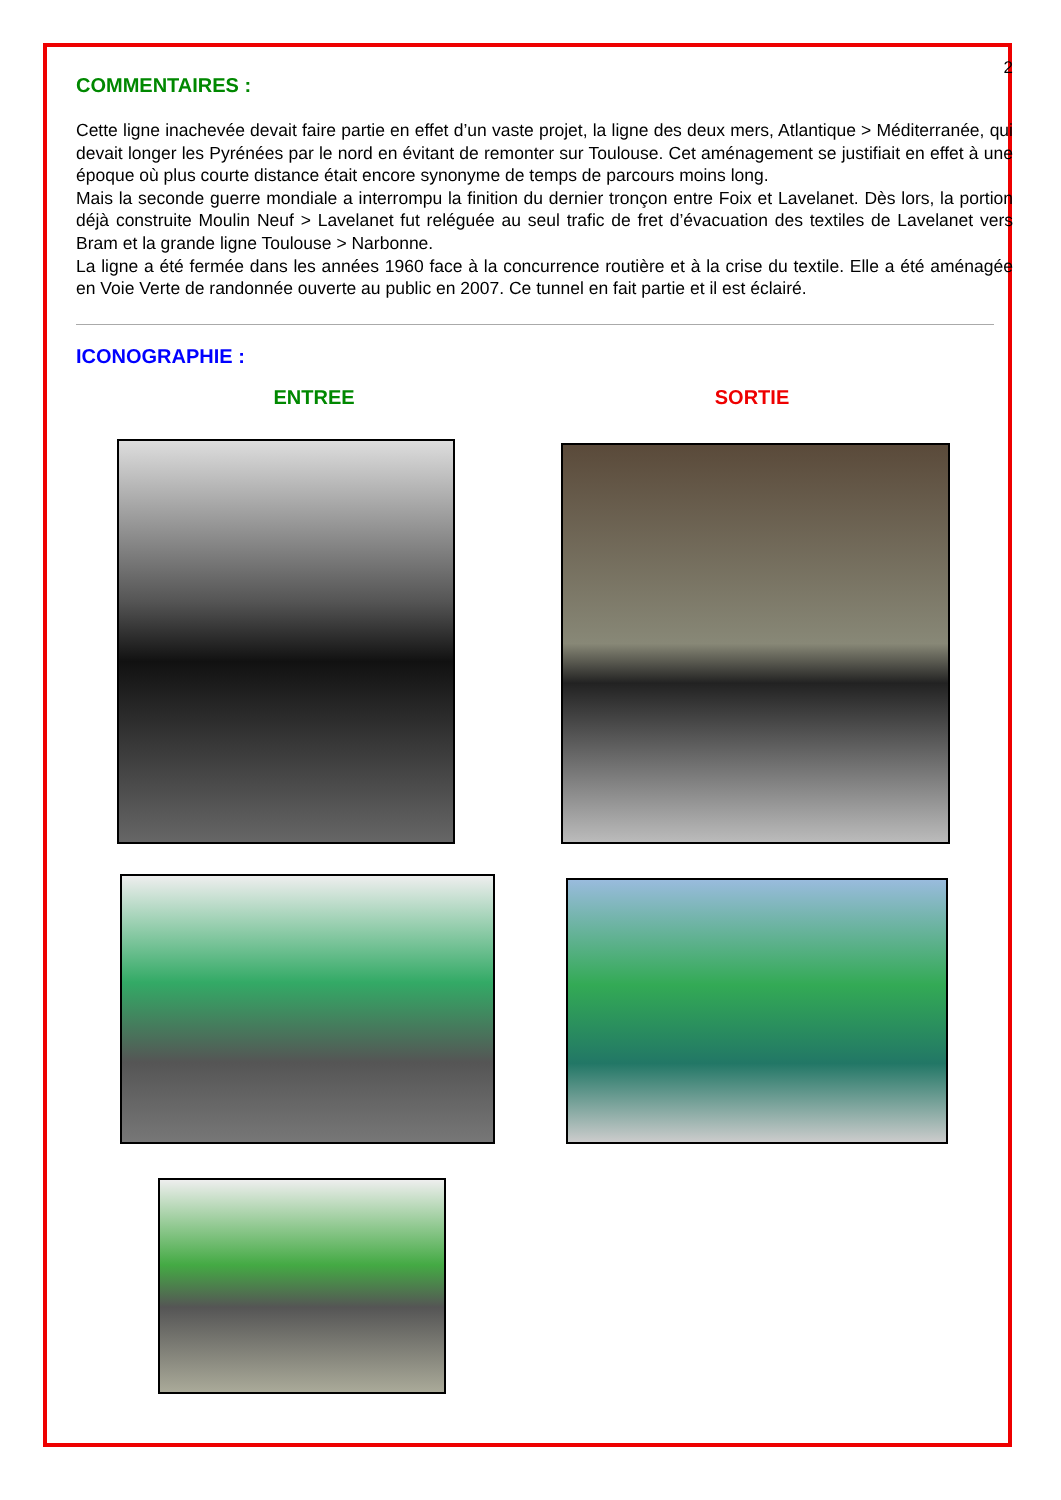2
COMMENTAIRES :
Cette ligne inachevée devait faire partie en effet d’un vaste projet, la ligne des deux mers, Atlantique > Méditerranée, qui devait longer les Pyrénées par le nord en évitant de remonter sur Toulouse. Cet aménagement se justifiait en effet à une époque où plus courte distance était encore synonyme de temps de parcours moins long.
Mais la seconde guerre mondiale a interrompu la finition du dernier tronçon entre Foix et Lavelanet. Dès lors, la portion déjà construite Moulin Neuf > Lavelanet fut reléguée au seul trafic de fret d’évacuation des textiles de Lavelanet vers Bram et la grande ligne Toulouse > Narbonne.
La ligne a été fermée dans les années 1960 face à la concurrence routière et à la crise du textile. Elle a été aménagée en Voie Verte de randonnée ouverte au public en 2007. Ce tunnel en fait partie et il est éclairé.
ICONOGRAPHIE :
ENTREE SORTIE